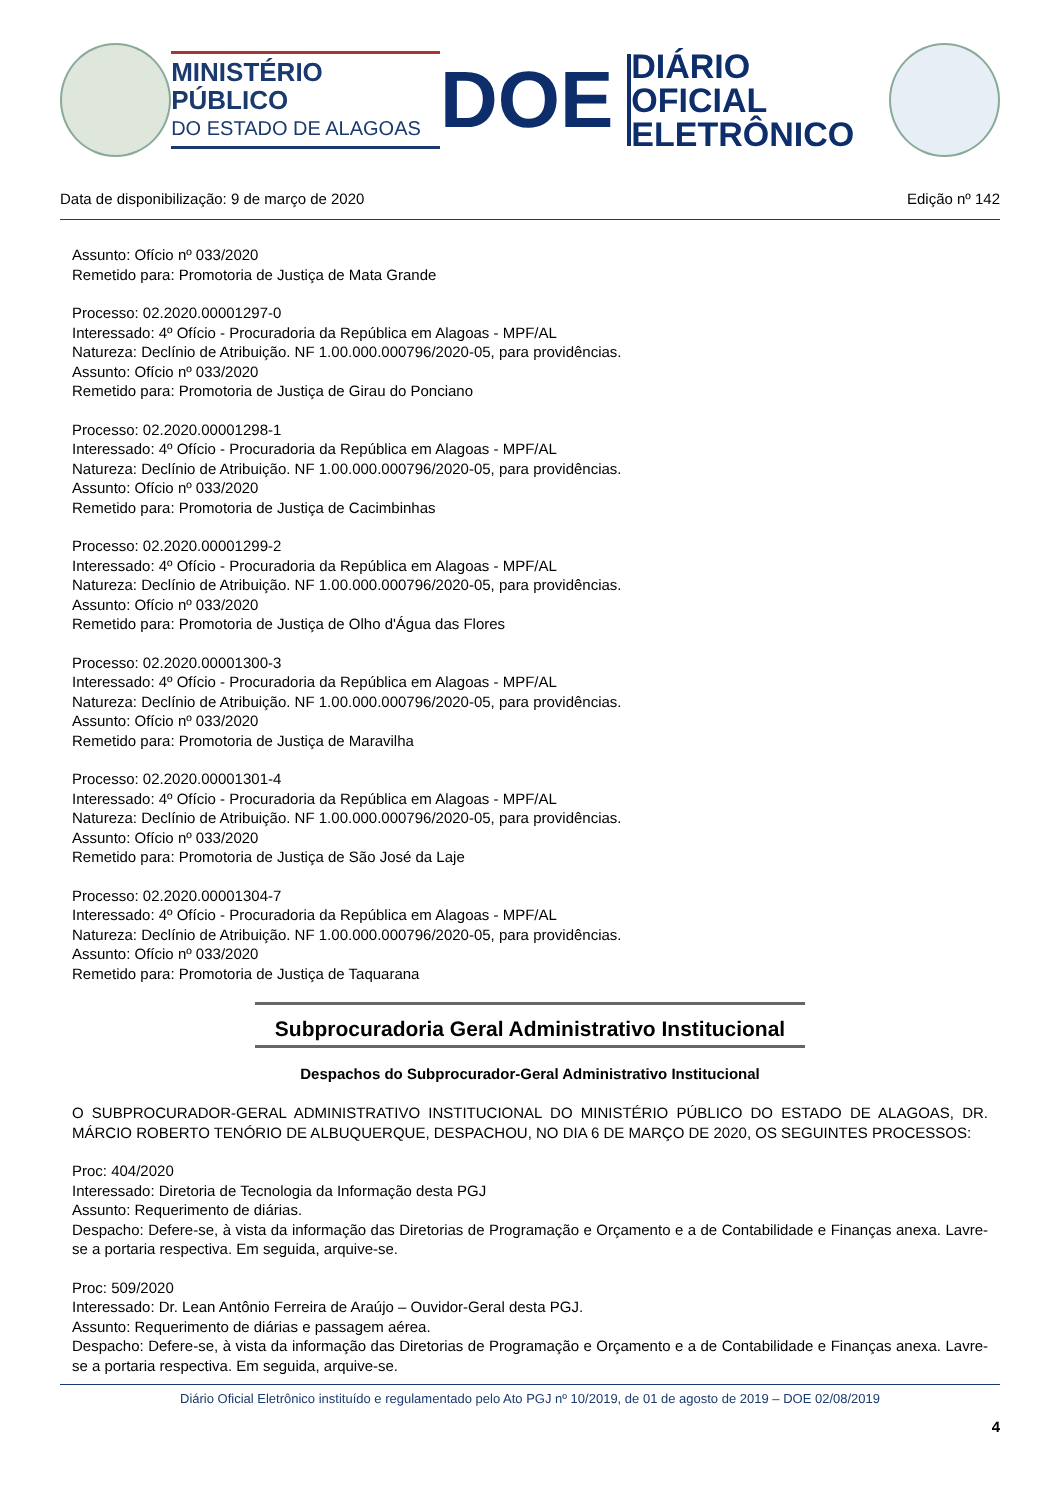MINISTÉRIO PÚBLICO
DO ESTADO DE ALAGOAS
DOE
DIÁRIO OFICIAL
ELETRÔNICO
Data de disponibilização: 9 de março de 2020 Edição nº 142
Assunto: Ofício nº 033/2020
Remetido para: Promotoria de Justiça de Mata Grande
Processo: 02.2020.00001297-0
Interessado: 4º Ofício - Procuradoria da República em Alagoas - MPF/AL
Natureza: Declínio de Atribuição. NF 1.00.000.000796/2020-05, para providências.
Assunto: Ofício nº 033/2020
Remetido para: Promotoria de Justiça de Girau do Ponciano
Processo: 02.2020.00001298-1
Interessado: 4º Ofício - Procuradoria da República em Alagoas - MPF/AL
Natureza: Declínio de Atribuição. NF 1.00.000.000796/2020-05, para providências.
Assunto: Ofício nº 033/2020
Remetido para: Promotoria de Justiça de Cacimbinhas
Processo: 02.2020.00001299-2
Interessado: 4º Ofício - Procuradoria da República em Alagoas - MPF/AL
Natureza: Declínio de Atribuição. NF 1.00.000.000796/2020-05, para providências.
Assunto: Ofício nº 033/2020
Remetido para: Promotoria de Justiça de Olho d'Água das Flores
Processo: 02.2020.00001300-3
Interessado: 4º Ofício - Procuradoria da República em Alagoas - MPF/AL
Natureza: Declínio de Atribuição. NF 1.00.000.000796/2020-05, para providências.
Assunto: Ofício nº 033/2020
Remetido para: Promotoria de Justiça de Maravilha
Processo: 02.2020.00001301-4
Interessado: 4º Ofício - Procuradoria da República em Alagoas - MPF/AL
Natureza: Declínio de Atribuição. NF 1.00.000.000796/2020-05, para providências.
Assunto: Ofício nº 033/2020
Remetido para: Promotoria de Justiça de São José da Laje
Processo: 02.2020.00001304-7
Interessado: 4º Ofício - Procuradoria da República em Alagoas - MPF/AL
Natureza: Declínio de Atribuição. NF 1.00.000.000796/2020-05, para providências.
Assunto: Ofício nº 033/2020
Remetido para: Promotoria de Justiça de Taquarana
Subprocuradoria Geral Administrativo Institucional
Despachos do Subprocurador-Geral Administrativo Institucional
O SUBPROCURADOR-GERAL ADMINISTRATIVO INSTITUCIONAL DO MINISTÉRIO PÚBLICO DO ESTADO DE ALAGOAS, DR. MÁRCIO ROBERTO TENÓRIO DE ALBUQUERQUE, DESPACHOU, NO DIA 6 DE MARÇO DE 2020, OS SEGUINTES PROCESSOS:
Proc: 404/2020
Interessado: Diretoria de Tecnologia da Informação desta PGJ
Assunto: Requerimento de diárias.
Despacho: Defere-se, à vista da informação das Diretorias de Programação e Orçamento e a de Contabilidade e Finanças anexa. Lavre-se a portaria respectiva. Em seguida, arquive-se.
Proc: 509/2020
Interessado: Dr. Lean Antônio Ferreira de Araújo – Ouvidor-Geral desta PGJ.
Assunto: Requerimento de diárias e passagem aérea.
Despacho: Defere-se, à vista da informação das Diretorias de Programação e Orçamento e a de Contabilidade e Finanças anexa. Lavre-se a portaria respectiva. Em seguida, arquive-se.
Diário Oficial Eletrônico instituído e regulamentado pelo Ato PGJ nº 10/2019, de 01 de agosto de 2019 – DOE 02/08/2019
4